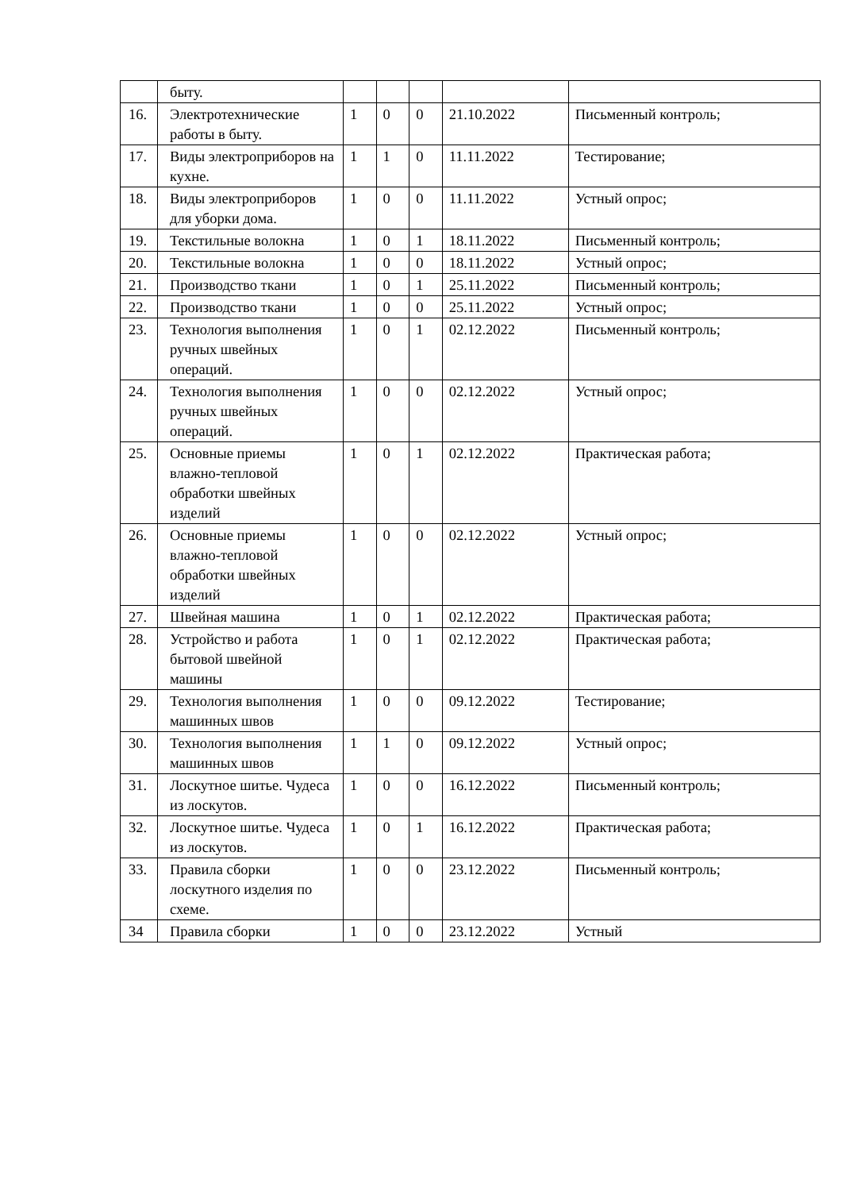| | быту. | | | | | |
| 16. | Электротехнические работы в быту. | 1 | 0 | 0 | 21.10.2022 | Письменный контроль; |
| 17. | Виды электроприборов на кухне. | 1 | 1 | 0 | 11.11.2022 | Тестирование; |
| 18. | Виды электроприборов для уборки дома. | 1 | 0 | 0 | 11.11.2022 | Устный опрос; |
| 19. | Текстильные волокна | 1 | 0 | 1 | 18.11.2022 | Письменный контроль; |
| 20. | Текстильные волокна | 1 | 0 | 0 | 18.11.2022 | Устный опрос; |
| 21. | Производство ткани | 1 | 0 | 1 | 25.11.2022 | Письменный контроль; |
| 22. | Производство ткани | 1 | 0 | 0 | 25.11.2022 | Устный опрос; |
| 23. | Технология выполнения ручных швейных операций. | 1 | 0 | 1 | 02.12.2022 | Письменный контроль; |
| 24. | Технология выполнения ручных швейных операций. | 1 | 0 | 0 | 02.12.2022 | Устный опрос; |
| 25. | Основные приемы влажно-тепловой обработки швейных изделий | 1 | 0 | 1 | 02.12.2022 | Практическая работа; |
| 26. | Основные приемы влажно-тепловой обработки швейных изделий | 1 | 0 | 0 | 02.12.2022 | Устный опрос; |
| 27. | Швейная машина | 1 | 0 | 1 | 02.12.2022 | Практическая работа; |
| 28. | Устройство и работа бытовой швейной машины | 1 | 0 | 1 | 02.12.2022 | Практическая работа; |
| 29. | Технология выполнения машинных швов | 1 | 0 | 0 | 09.12.2022 | Тестирование; |
| 30. | Технология выполнения машинных швов | 1 | 1 | 0 | 09.12.2022 | Устный опрос; |
| 31. | Лоскутное шитье. Чудеса из лоскутов. | 1 | 0 | 0 | 16.12.2022 | Письменный контроль; |
| 32. | Лоскутное шитье. Чудеса из лоскутов. | 1 | 0 | 1 | 16.12.2022 | Практическая работа; |
| 33. | Правила сборки лоскутного изделия по схеме. | 1 | 0 | 0 | 23.12.2022 | Письменный контроль; |
| 34 | Правила сборки | 1 | 0 | 0 | 23.12.2022 | Устный |